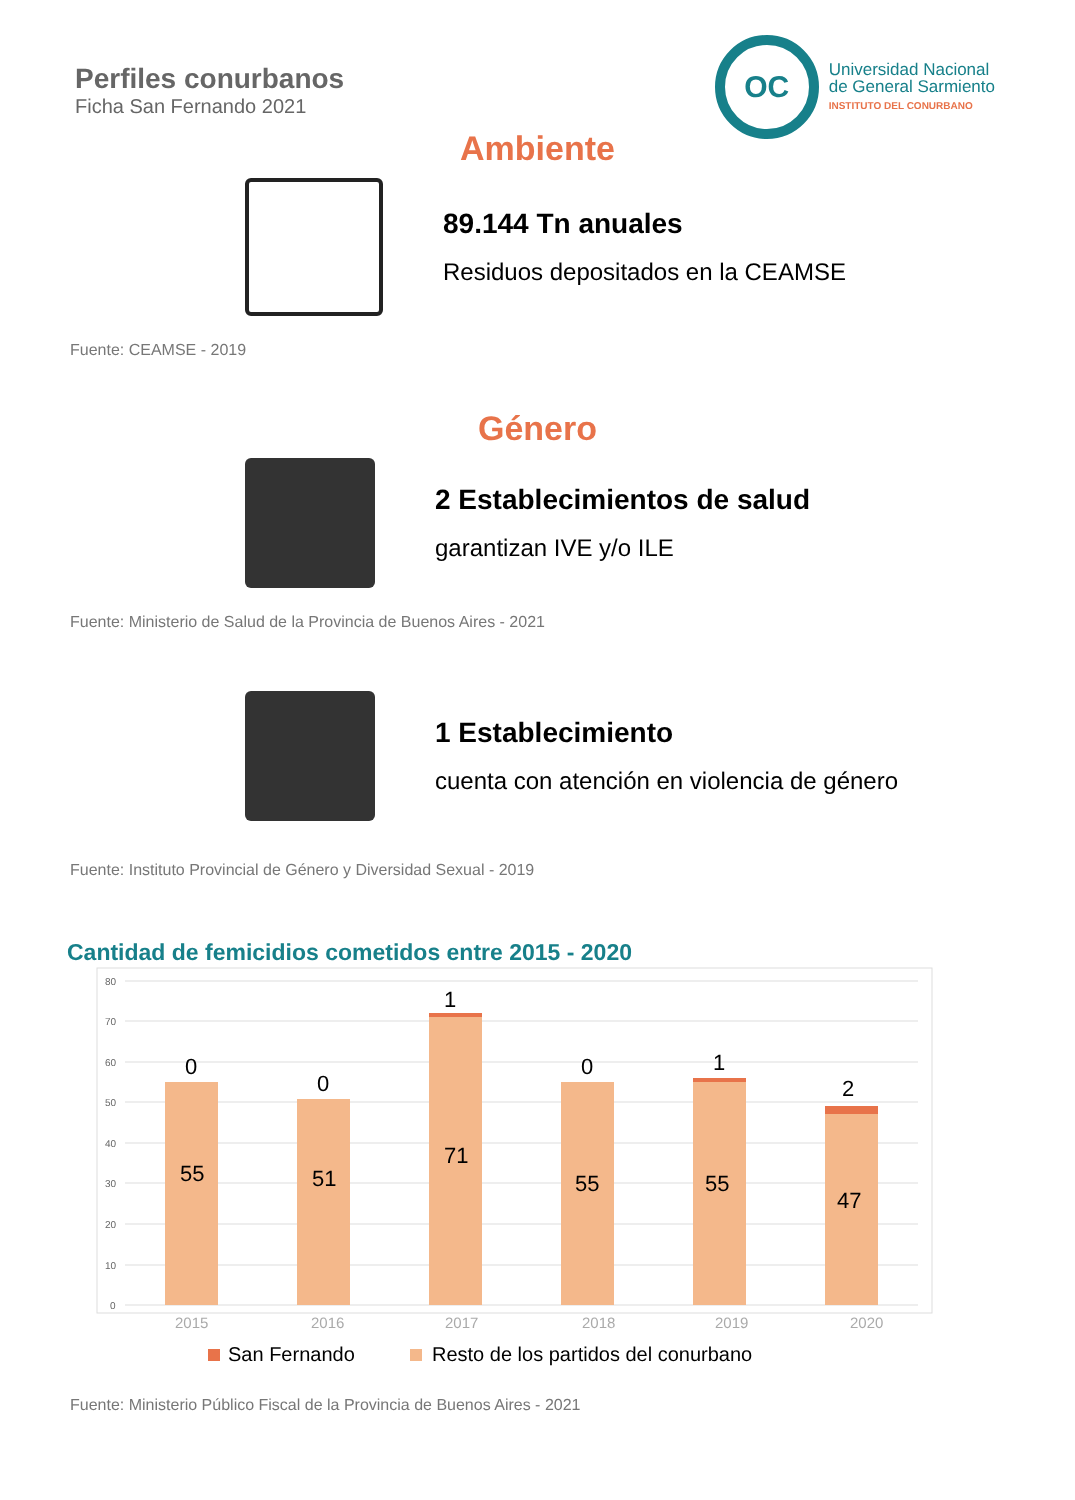Perfiles conurbanos
Ficha San Fernando 2021
OC
Universidad Nacional
de General Sarmiento
INSTITUTO DEL CONURBANO
Ambiente
89.144 Tn anuales
Residuos depositados en la CEAMSE
Fuente: CEAMSE - 2019
Género
2 Establecimientos de salud
garantizan IVE y/o ILE
Fuente: Ministerio de Salud de la Provincia de Buenos Aires - 2021
1 Establecimiento
cuenta con atención en violencia de género
Fuente: Instituto Provincial de Género y Diversidad Sexual - 2019
Cantidad de femicidios cometidos entre 2015 - 2020
80
70
60
50
40
30
20
10
0
0
0
1
0
1
2
55
51
71
55
55
47
2015
2016
2017
2018
2019
2020
San Fernando
Resto de los partidos del conurbano
Fuente: Ministerio Público Fiscal de la Provincia de Buenos Aires - 2021